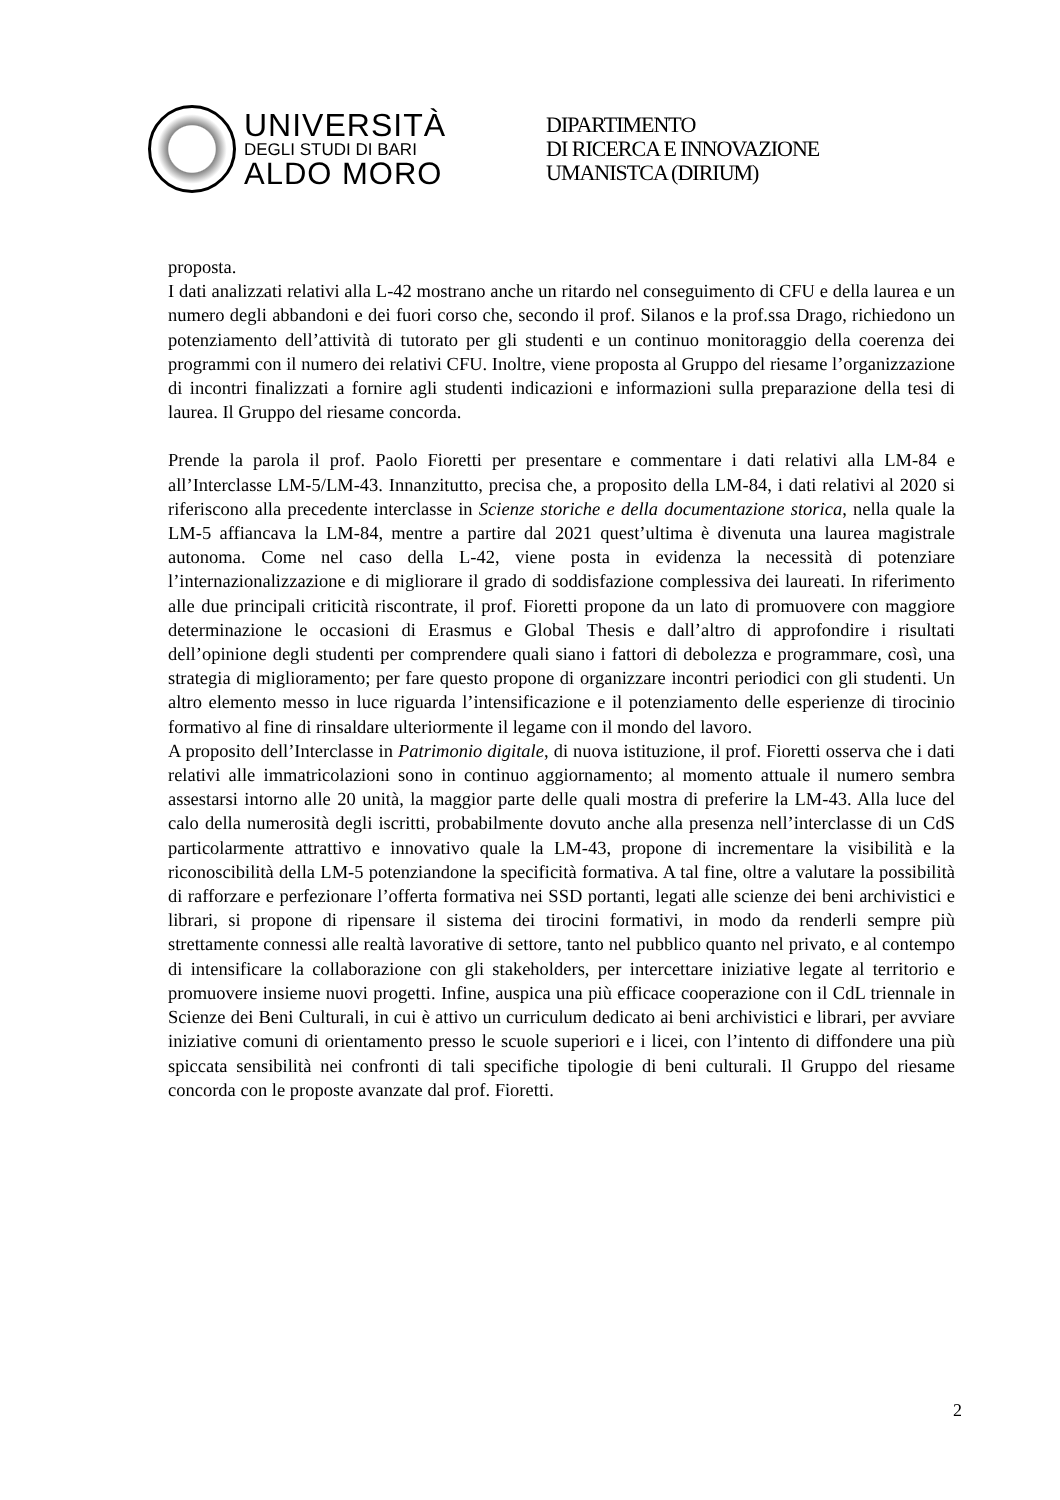UNIVERSITÀ
DEGLI STUDI DI BARI
ALDO MORO
DIPARTIMENTO
DI RICERCA E INNOVAZIONE
UMANISTCA (DIRIUM)
proposta.
I dati analizzati relativi alla L-42 mostrano anche un ritardo nel conseguimento di CFU e della laurea e un numero degli abbandoni e dei fuori corso che, secondo il prof. Silanos e la prof.ssa Drago, richiedono un potenziamento dell’attività di tutorato per gli studenti e un continuo monitoraggio della coerenza dei programmi con il numero dei relativi CFU. Inoltre, viene proposta al Gruppo del riesame l’organizzazione di incontri finalizzati a fornire agli studenti indicazioni e informazioni sulla preparazione della tesi di laurea. Il Gruppo del riesame concorda.
Prende la parola il prof. Paolo Fioretti per presentare e commentare i dati relativi alla LM-84 e all’Interclasse LM-5/LM-43. Innanzitutto, precisa che, a proposito della LM-84, i dati relativi al 2020 si riferiscono alla precedente interclasse in Scienze storiche e della documentazione storica, nella quale la LM-5 affiancava la LM-84, mentre a partire dal 2021 quest’ultima è divenuta una laurea magistrale autonoma. Come nel caso della L-42, viene posta in evidenza la necessità di potenziare l’internazionalizzazione e di migliorare il grado di soddisfazione complessiva dei laureati. In riferimento alle due principali criticità riscontrate, il prof. Fioretti propone da un lato di promuovere con maggiore determinazione le occasioni di Erasmus e Global Thesis e dall’altro di approfondire i risultati dell’opinione degli studenti per comprendere quali siano i fattori di debolezza e programmare, così, una strategia di miglioramento; per fare questo propone di organizzare incontri periodici con gli studenti. Un altro elemento messo in luce riguarda l’intensificazione e il potenziamento delle esperienze di tirocinio formativo al fine di rinsaldare ulteriormente il legame con il mondo del lavoro.
A proposito dell’Interclasse in Patrimonio digitale, di nuova istituzione, il prof. Fioretti osserva che i dati relativi alle immatricolazioni sono in continuo aggiornamento; al momento attuale il numero sembra assestarsi intorno alle 20 unità, la maggior parte delle quali mostra di preferire la LM-43. Alla luce del calo della numerosità degli iscritti, probabilmente dovuto anche alla presenza nell’interclasse di un CdS particolarmente attrattivo e innovativo quale la LM-43, propone di incrementare la visibilità e la riconoscibilità della LM-5 potenziandone la specificità formativa. A tal fine, oltre a valutare la possibilità di rafforzare e perfezionare l’offerta formativa nei SSD portanti, legati alle scienze dei beni archivistici e librari, si propone di ripensare il sistema dei tirocini formativi, in modo da renderli sempre più strettamente connessi alle realtà lavorative di settore, tanto nel pubblico quanto nel privato, e al contempo di intensificare la collaborazione con gli stakeholders, per intercettare iniziative legate al territorio e promuovere insieme nuovi progetti. Infine, auspica una più efficace cooperazione con il CdL triennale in Scienze dei Beni Culturali, in cui è attivo un curriculum dedicato ai beni archivistici e librari, per avviare iniziative comuni di orientamento presso le scuole superiori e i licei, con l’intento di diffondere una più spiccata sensibilità nei confronti di tali specifiche tipologie di beni culturali. Il Gruppo del riesame concorda con le proposte avanzate dal prof. Fioretti.
2